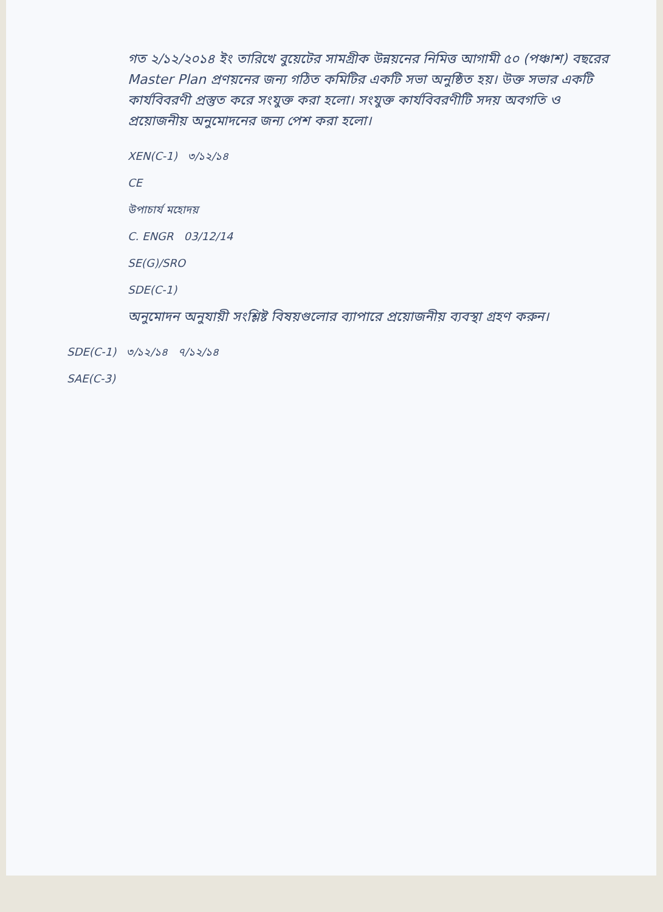গত ২/১২/২০১৪ ইং তারিখে বুয়েটের সামগ্রীক উন্নয়নের নিমিত্ত আগামী ৫০ (পঞ্চাশ) বছরের Master Plan প্রণয়নের জন্য গঠিত কমিটির একটি সভা অনুষ্ঠিত হয়। উক্ত সভার একটি কার্যবিবরণী প্রস্তুত করে সংযুক্ত করা হলো। সংযুক্ত কার্যবিবরণীটি সদয় অবগতি ও প্রয়োজনীয় অনুমোদনের জন্য পেশ করা হলো।
XEN(C-1) ৩/১২/১৪
CE
উপাচার্য মহোদয়
C. ENGR 03/12/14
SE(G)/SRO
SDE(C-1)
অনুমোদন অনুযায়ী সংশ্লিষ্ট বিষয়গুলোর ব্যাপারে প্রয়োজনীয় ব্যবস্থা গ্রহণ করুন।
SDE(C-1) ৩/১২/১৪ ৭/১২/১৪
SAE(C-3)